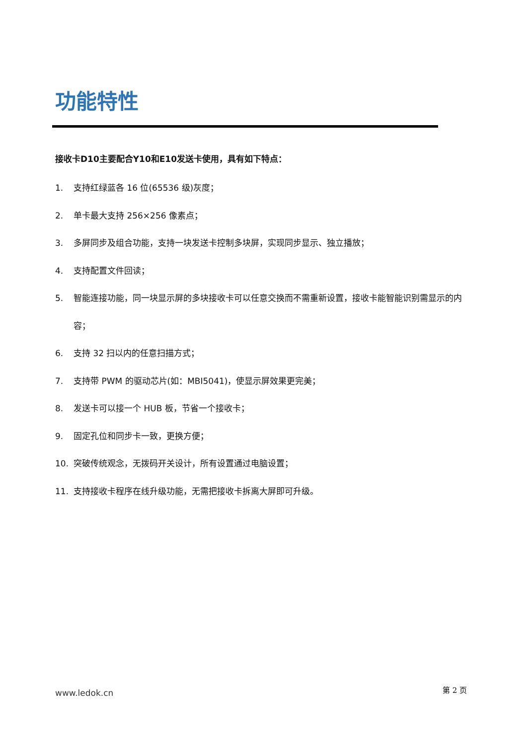功能特性
接收卡D10主要配合Y10和E10发送卡使用，具有如下特点：
1. 支持红绿蓝各 16 位(65536 级)灰度；
2. 单卡最大支持 256×256 像素点；
3. 多屏同步及组合功能，支持一块发送卡控制多块屏，实现同步显示、独立播放；
4. 支持配置文件回读；
5. 智能连接功能，同一块显示屏的多块接收卡可以任意交换而不需重新设置，接收卡能智能识别需显示的内容；
6. 支持 32 扫以内的任意扫描方式；
7. 支持带 PWM 的驱动芯片(如：MBI5041)，使显示屏效果更完美；
8. 发送卡可以接一个 HUB 板，节省一个接收卡；
9. 固定孔位和同步卡一致，更换方便；
10. 突破传统观念，无拨码开关设计，所有设置通过电脑设置；
11. 支持接收卡程序在线升级功能，无需把接收卡拆离大屏即可升级。
www.ledok.cn 第 2 页